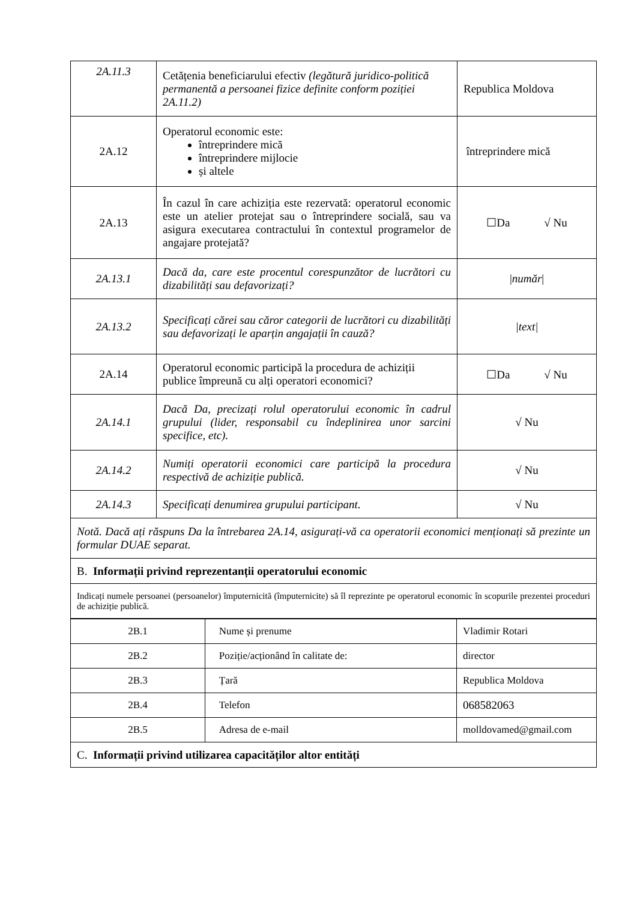| 2A.11.3 | Cetățenia beneficiarului efectiv (legătură juridico-politică permanentă a persoanei fizice definite conform poziției 2A.11.2) | Republica Moldova |
| 2A.12 | Operatorul economic este: întreprindere mică întreprindere mijlocie și altele | întreprindere mică |
| 2A.13 | În cazul în care achiziția este rezervată: operatorul economic este un atelier protejat sau o întreprindere socială, sau va asigura executarea contractului în contextul programelor de angajare protejată? | ☐Da √ Nu |
| 2A.13.1 | Dacă da, care este procentul corespunzător de lucrători cu dizabilități sau defavorizați? | / număr / |
| 2A.13.2 | Specificați cărei sau căror categorii de lucrători cu dizabilități sau defavorizați le aparțin angajații în cauză? | /text/ |
| 2A.14 | Operatorul economic participă la procedura de achiziții publice împreună cu alți operatori economici? | ☐Da √ Nu |
| 2A.14.1 | Dacă Da, precizați rolul operatorului economic în cadrul grupului (lider, responsabil cu îndeplinirea unor sarcini specifice, etc). | √ Nu |
| 2A.14.2 | Numiți operatorii economici care participă la procedura respectivă de achiziție publică. | √ Nu |
| 2A.14.3 | Specificați denumirea grupului participant. | √ Nu |
| Notă. Dacă ați răspuns Da la întrebarea 2A.14, asigurați-vă ca operatorii economici menționați să prezinte un formular DUAE separat. | | |
| B. Informații privind reprezentanții operatorului economic | | |
| Indicați numele persoanei (persoanelor) împuternicită (împuternicite) să îl reprezinte pe operatorul economic în scopurile prezentei proceduri de achiziție publică. | | |
| 2B.1 | Nume și prenume | Vladimir Rotari |
| 2B.2 | Poziție/acționând în calitate de: | director |
| 2B.3 | Țară | Republica Moldova |
| 2B.4 | Telefon | 068582063 |
| 2B.5 | Adresa de e-mail | molldovamed@gmail.com |
| C. Informații privind utilizarea capacităților altor entități | | |